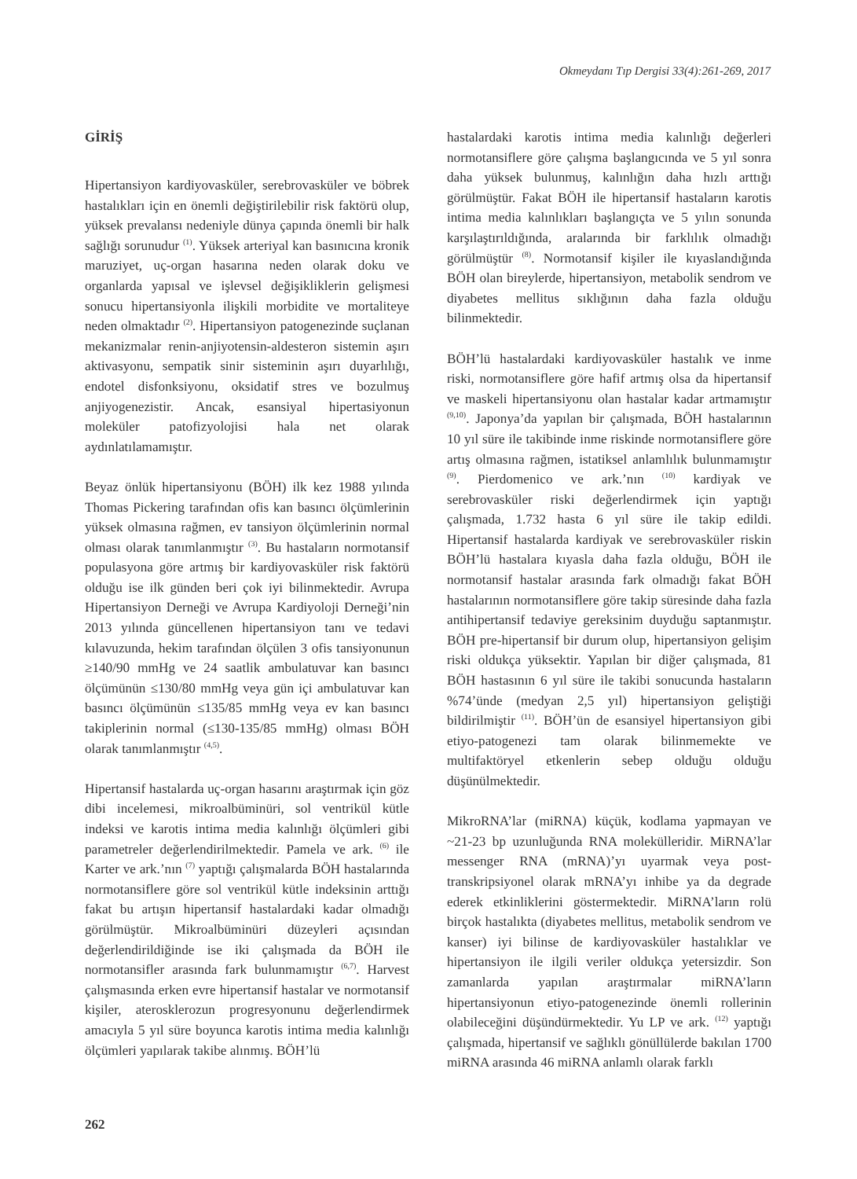Okmeydanı Tıp Dergisi 33(4):261-269, 2017
GİRİŞ
Hipertansiyon kardiyovasküler, serebrovasküler ve böbrek hastalıkları için en önemli değiştirilebilir risk faktörü olup, yüksek prevalansı nedeniyle dünya çapında önemli bir halk sağlığı sorunudur <sup>(1)</sup>. Yüksek arteriyal kan basınıcına kronik maruziyet, uç-organ hasarına neden olarak doku ve organlarda yapısal ve işlevsel değişikliklerin gelişmesi sonucu hipertansiyonla ilişkili morbidite ve mortaliteye neden olmaktadır <sup>(2)</sup>. Hipertansiyon patogenezinde suçlanan mekanizmalar renin-anjiyotensin-aldesteron sistemin aşırı aktivasyonu, sempatik sinir sisteminin aşırı duyarlılığı, endotel disfonksiyonu, oksidatif stres ve bozulmuş anjiyogenezistir. Ancak, esansiyal hipertasiyonun moleküler patofizyolojisi hala net olarak aydınlatılamamıştır.
Beyaz önlük hipertansiyonu (BÖH) ilk kez 1988 yılında Thomas Pickering tarafından ofis kan basıncı ölçümlerinin yüksek olmasına rağmen, ev tansiyon ölçümlerinin normal olması olarak tanımlanmıştır <sup>(3)</sup>. Bu hastaların normotansif populasyona göre artmış bir kardiyovasküler risk faktörü olduğu ise ilk günden beri çok iyi bilinmektedir. Avrupa Hipertansiyon Derneği ve Avrupa Kardiyoloji Derneği’nin 2013 yılında güncellenen hipertansiyon tanı ve tedavi kılavuzunda, hekim tarafından ölçülen 3 ofis tansiyonunun ≥140/90 mmHg ve 24 saatlik ambulatuvar kan basıncı ölçümünün ≤130/80 mmHg veya gün içi ambulatuvar kan basıncı ölçümünün ≤135/85 mmHg veya ev kan basıncı takiplerinin normal (≤130-135/85 mmHg) olması BÖH olarak tanımlanmıştır <sup>(4,5)</sup>.
Hipertansif hastalarda uç-organ hasarını araştırmak için göz dibi incelemesi, mikroalbüminüri, sol ventrikül kütle indeksi ve karotis intima media kalınlığı ölçümleri gibi parametreler değerlendirilmektedir. Pamela ve ark. <sup>(6)</sup> ile Karter ve ark.’nın <sup>(7)</sup> yaptığı çalışmalarda BÖH hastalarında normotansiflere göre sol ventrikül kütle indeksinin arttığı fakat bu artışın hipertansif hastalardaki kadar olmadığı görülmüştür. Mikroalbüminüri düzeyleri açısından değerlendirildiğinde ise iki çalışmada da BÖH ile normotansifler arasında fark bulunmamıştır <sup>(6,7)</sup>. Harvest çalışmasında erken evre hipertansif hastalar ve normotansif kişiler, aterosklerozun progresyonunu değerlendirmek amacıyla 5 yıl süre boyunca karotis intima media kalınlığı ölçümleri yapılarak takibe alınmış. BÖH’lü
hastalardaki karotis intima media kalınlığı değerleri normotansiflere göre çalışma başlangıcında ve 5 yıl sonra daha yüksek bulunmuş, kalınlığın daha hızlı arttığı görülmüştür. Fakat BÖH ile hipertansif hastaların karotis intima media kalınlıkları başlangıçta ve 5 yılın sonunda karşılaştırıldığında, aralarında bir farklılık olmadığı görülmüştür <sup>(8)</sup>. Normotansif kişiler ile kıyaslandığında BÖH olan bireylerde, hipertansiyon, metabolik sendrom ve diyabetes mellitus sıklığının daha fazla olduğu bilinmektedir.
BÖH’lü hastalardaki kardiyovasküler hastalık ve inme riski, normotansiflere göre hafif artmış olsa da hipertansif ve maskeli hipertansiyonu olan hastalar kadar artmamıştır <sup>(9,10)</sup>. Japonya’da yapılan bir çalışmada, BÖH hastalarının 10 yıl süre ile takibinde inme riskinde normotansiflere göre artış olmasına rağmen, istatiksel anlamlılık bulunmamıştır <sup>(9)</sup>. Pierdomenico ve ark.’nın <sup>(10)</sup> kardiyak ve serebrovasküler riski değerlendirmek için yaptığı çalışmada, 1.732 hasta 6 yıl süre ile takip edildi. Hipertansif hastalarda kardiyak ve serebrovasküler riskin BÖH’lü hastalara kıyasla daha fazla olduğu, BÖH ile normotansif hastalar arasında fark olmadığı fakat BÖH hastalarının normotansiflere göre takip süresinde daha fazla antihipertansif tedaviye gereksinim duyduğu saptanmıştır. BÖH pre-hipertansif bir durum olup, hipertansiyon gelişim riski oldukça yüksektir. Yapılan bir diğer çalışmada, 81 BÖH hastasının 6 yıl süre ile takibi sonucunda hastaların %74’ünde (medyan 2,5 yıl) hipertansiyon geliştiği bildirilmiştir <sup>(11)</sup>. BÖH’ün de esansiyel hipertansiyon gibi etiyo-patogenezi tam olarak bilinmemekte ve multifaktöryel etkenlerin sebep olduğu olduğu düşünülmektedir.
MikroRNA’lar (miRNA) küçük, kodlama yapmayan ve ~21-23 bp uzunluğunda RNA molekülleridir. MiRNA’lar messenger RNA (mRNA)’yı uyarmak veya post-transkripsiyonel olarak mRNA’yı inhibe ya da degrade ederek etkinliklerini göstermektedir. MiRNA’ların rolü birçok hastalıkta (diyabetes mellitus, metabolik sendrom ve kanser) iyi bilinse de kardiyovasküler hastalıklar ve hipertansiyon ile ilgili veriler oldukça yetersizdir. Son zamanlarda yapılan araştırmalar miRNA’ların hipertansiyonun etiyo-patogenezinde önemli rollerinin olabileceğini düşündürmektedir. Yu LP ve ark. <sup>(12)</sup> yaptığı çalışmada, hipertansif ve sağlıklı gönüllülerde bakılan 1700 miRNA arasında 46 miRNA anlamlı olarak farklı
262